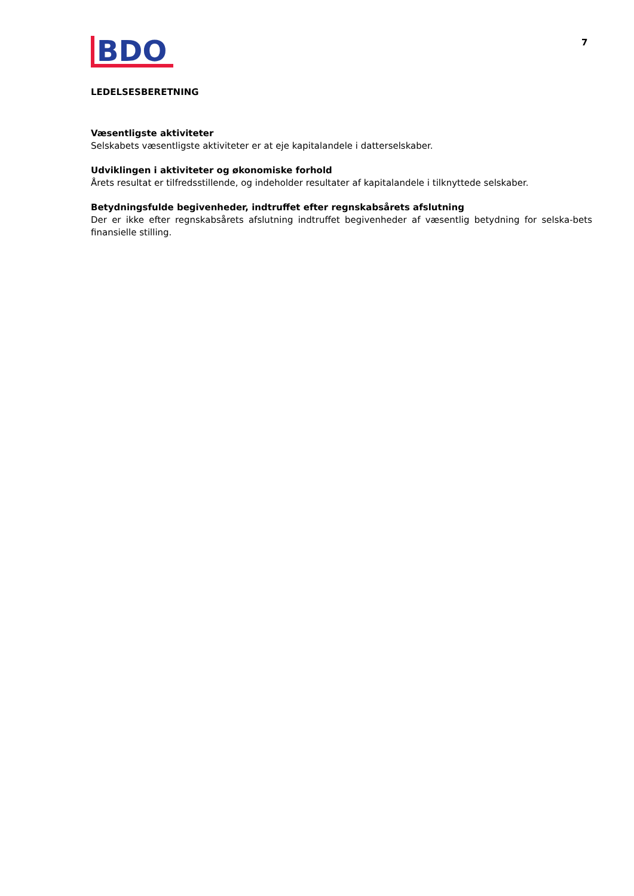BDO
7
LEDELSESBERETNING
Væsentligste aktiviteter
Selskabets væsentligste aktiviteter er at eje kapitalandele i datterselskaber.
Udviklingen i aktiviteter og økonomiske forhold
Årets resultat er tilfredsstillende, og indeholder resultater af kapitalandele i tilknyttede selskaber.
Betydningsfulde begivenheder, indtruffet efter regnskabsårets afslutning
Der er ikke efter regnskabsårets afslutning indtruffet begivenheder af væsentlig betydning for selska-bets finansielle stilling.